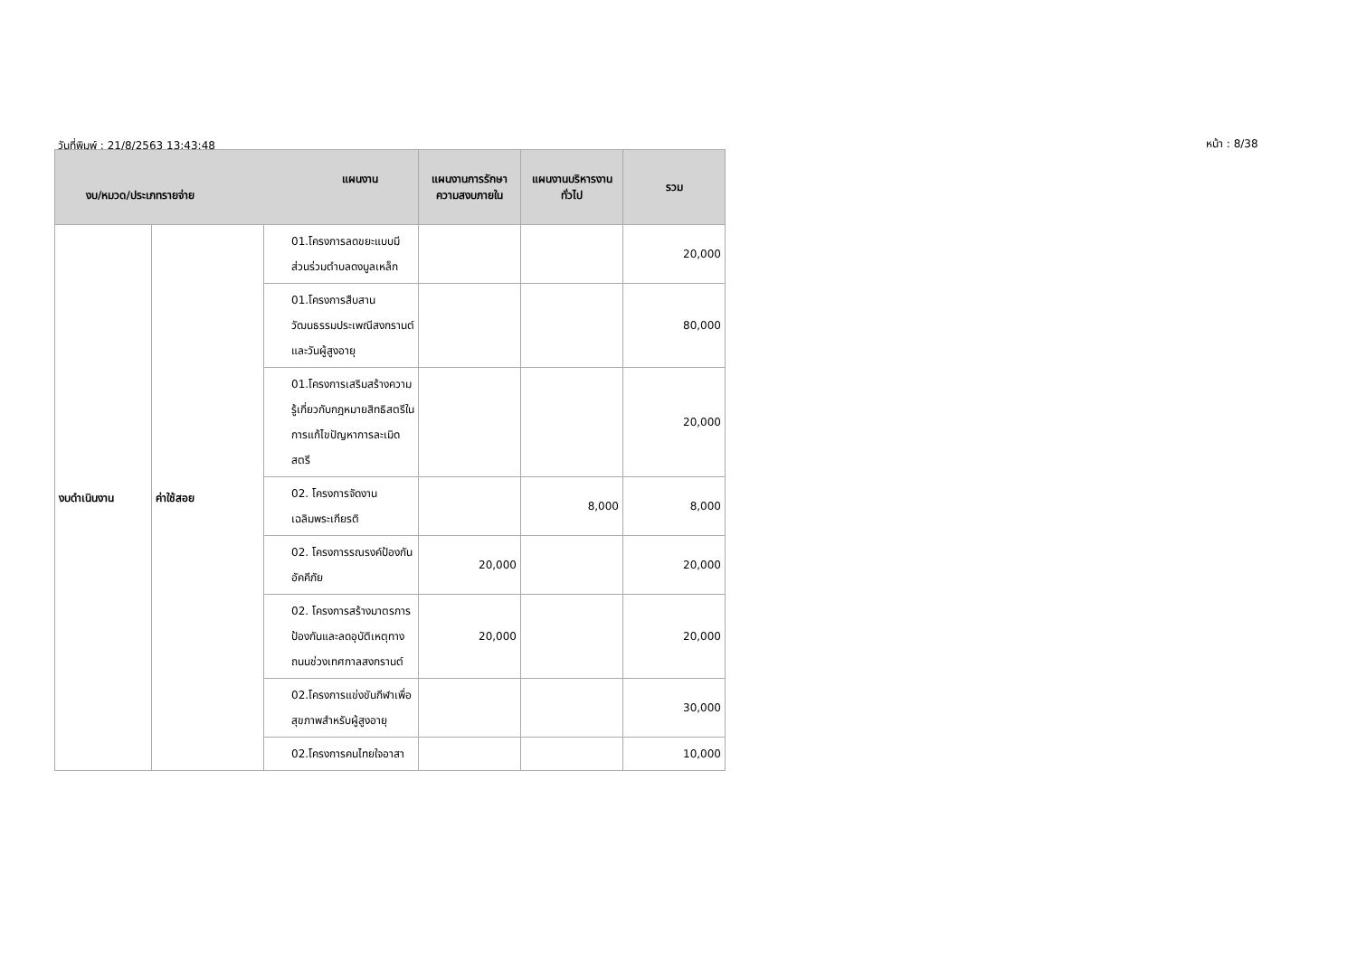วันที่พิมพ์ : 21/8/2563 13:43:48 หน้า : 8/38
| แผนงาน งบ/หมวด/ประเภทรายจ่าย | | | แผนงานการรักษาความสงบภายใน | แผนงานบริหารงานทั่วไป | รวม |
| --- | --- | --- | --- | --- | --- |
| งบดำเนินงาน | ค่าใช้สอย | 01.โครงการลดขยะแบบมีส่วนร่วมตำบลดงมูลเหล็ก | | | 20,000 |
| | | 01.โครงการสืบสานวัฒนธรรมประเพณีสงกรานต์และวันผู้สูงอายุ | | | 80,000 |
| | | 01.โครงการเสริมสร้างความรู้เกี่ยวกับกฎหมายสิทธิสตรีในการแก้ไขปัญหาการละเมิดสตรี | | | 20,000 |
| | | 02. โครงการจัดงานเฉลิมพระเกียรติ | | 8,000 | 8,000 |
| | | 02. โครงการรณรงค์ป้องกันอัคคีภัย | 20,000 | | 20,000 |
| | | 02. โครงการสร้างมาตรการป้องกันและลดอุบัติเหตุทางถนนช่วงเทศกาลสงกรานต์ | 20,000 | | 20,000 |
| | | 02.โครงการแข่งขันกีฬาเพื่อสุขภาพสำหรับผู้สูงอายุ | | | 30,000 |
| | | 02.โครงการคนไทยใจอาสา | | | 10,000 |